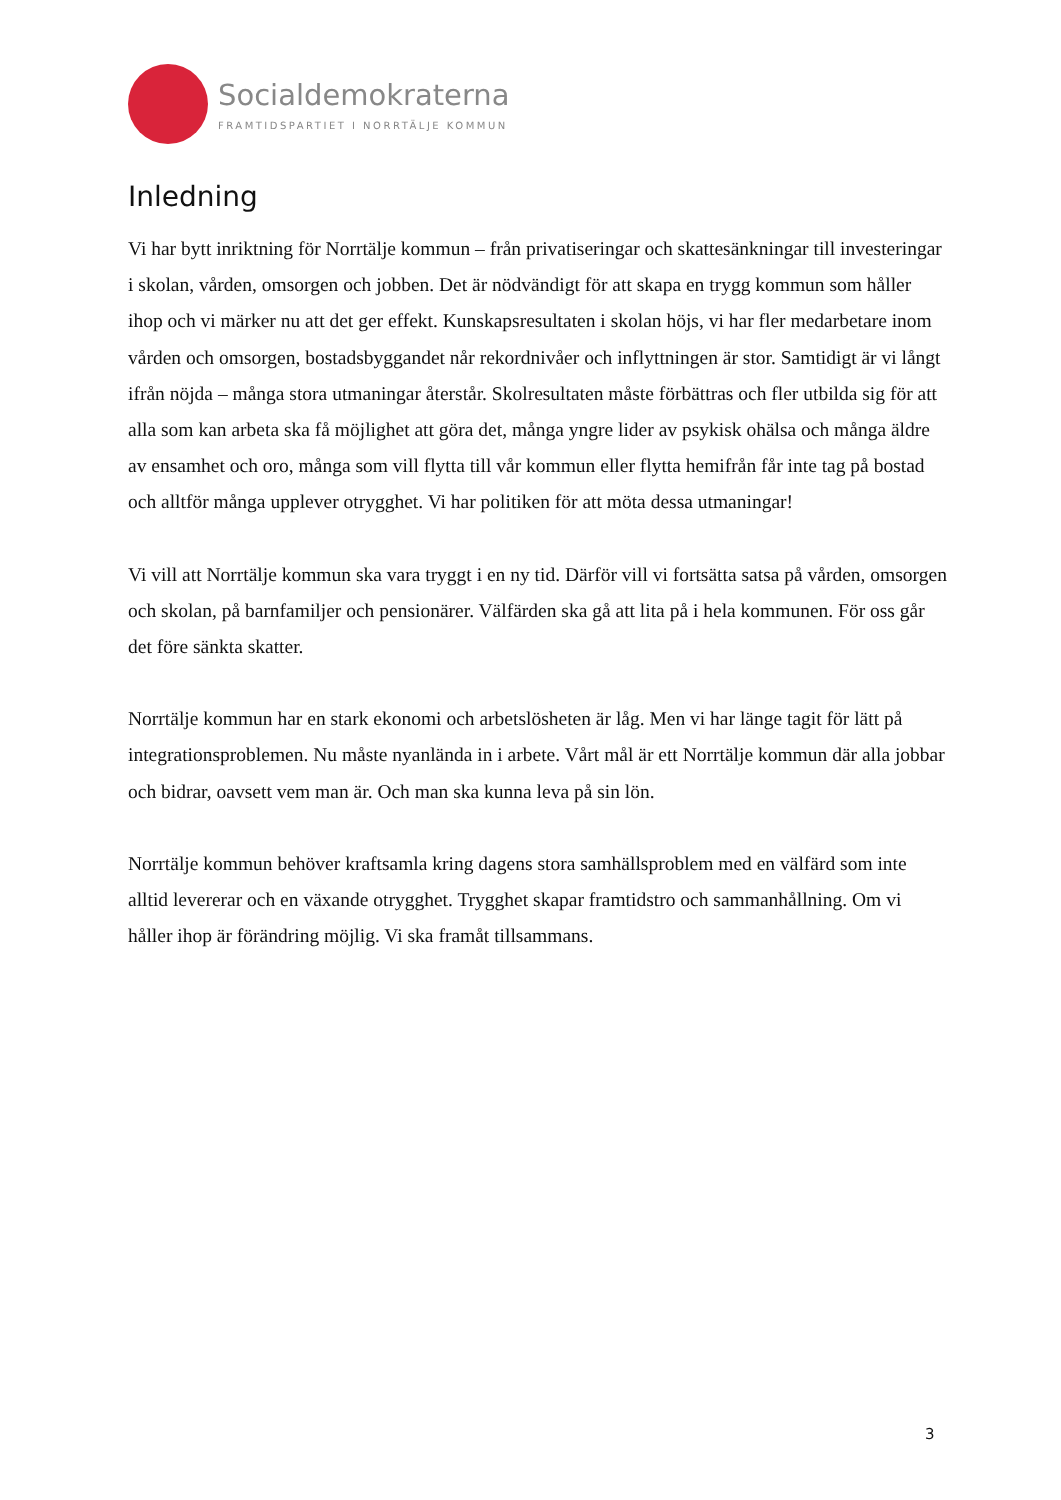Socialdemokraterna
FRAMTIDSPARTIET I NORRTÄLJE KOMMUN
Inledning
Vi har bytt inriktning för Norrtälje kommun – från privatiseringar och skattesänkningar till investeringar i skolan, vården, omsorgen och jobben. Det är nödvändigt för att skapa en trygg kommun som håller ihop och vi märker nu att det ger effekt. Kunskapsresultaten i skolan höjs, vi har fler medarbetare inom vården och omsorgen, bostadsbyggandet når rekordnivåer och inflyttningen är stor. Samtidigt är vi långt ifrån nöjda – många stora utmaningar återstår. Skolresultaten måste förbättras och fler utbilda sig för att alla som kan arbeta ska få möjlighet att göra det, många yngre lider av psykisk ohälsa och många äldre av ensamhet och oro, många som vill flytta till vår kommun eller flytta hemifrån får inte tag på bostad och alltför många upplever otrygghet. Vi har politiken för att möta dessa utmaningar!
Vi vill att Norrtälje kommun ska vara tryggt i en ny tid. Därför vill vi fortsätta satsa på vården, omsorgen och skolan, på barnfamiljer och pensionärer. Välfärden ska gå att lita på i hela kommunen. För oss går det före sänkta skatter.
Norrtälje kommun har en stark ekonomi och arbetslösheten är låg. Men vi har länge tagit för lätt på integrationsproblemen. Nu måste nyanlända in i arbete. Vårt mål är ett Norrtälje kommun där alla jobbar och bidrar, oavsett vem man är. Och man ska kunna leva på sin lön.
Norrtälje kommun behöver kraftsamla kring dagens stora samhällsproblem med en välfärd som inte alltid levererar och en växande otrygghet. Trygghet skapar framtidstro och sammanhållning. Om vi håller ihop är förändring möjlig. Vi ska framåt tillsammans.
3